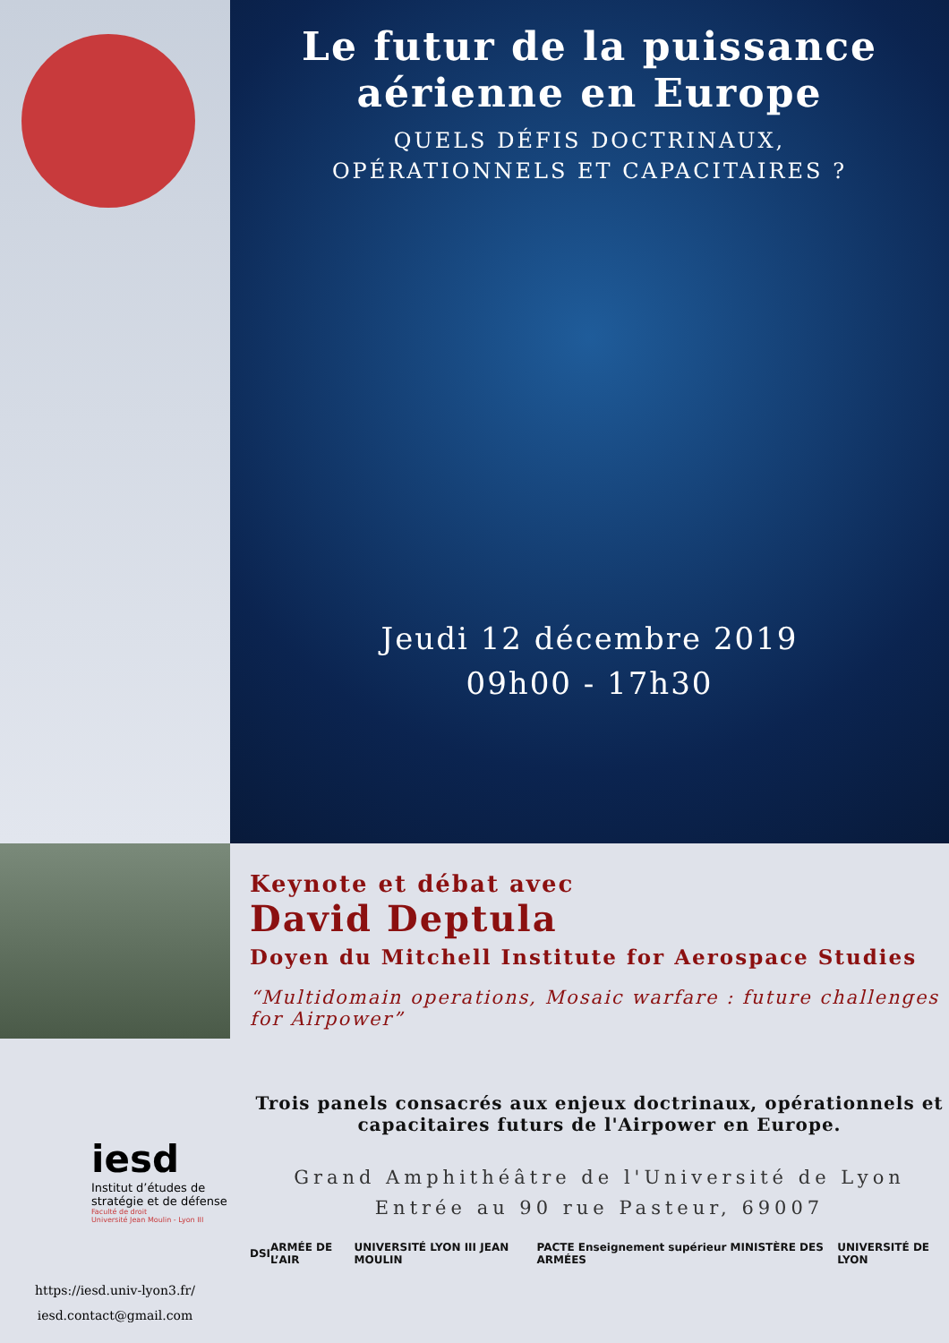Le futur de la puissance aérienne en Europe
QUELS DÉFIS DOCTRINAUX,
OPÉRATIONNELS ET CAPACITAIRES ?
Jeudi 12 décembre 2019
09h00 - 17h30
iesd
Institut d’études de stratégie et de défense
Faculté de droit
Université Jean Moulin - Lyon III
https://iesd.univ-lyon3.fr/
iesd.contact@gmail.com
Keynote et débat avec
David Deptula
Doyen du Mitchell Institute for Aerospace Studies
“Multidomain operations, Mosaic warfare : future challenges for Airpower”
Trois panels consacrés aux enjeux doctrinaux, opérationnels et capacitaires futurs de l'Airpower en Europe.
Grand Amphithéâtre de l'Université de Lyon
Entrée au 90 rue Pasteur, 69007
DSI ARMÉE DE L’AIR UNIVERSITÉ LYON III JEAN MOULIN PACTE Enseignement supérieur MINISTÈRE DES ARMÉES UNIVERSITÉ DE LYON